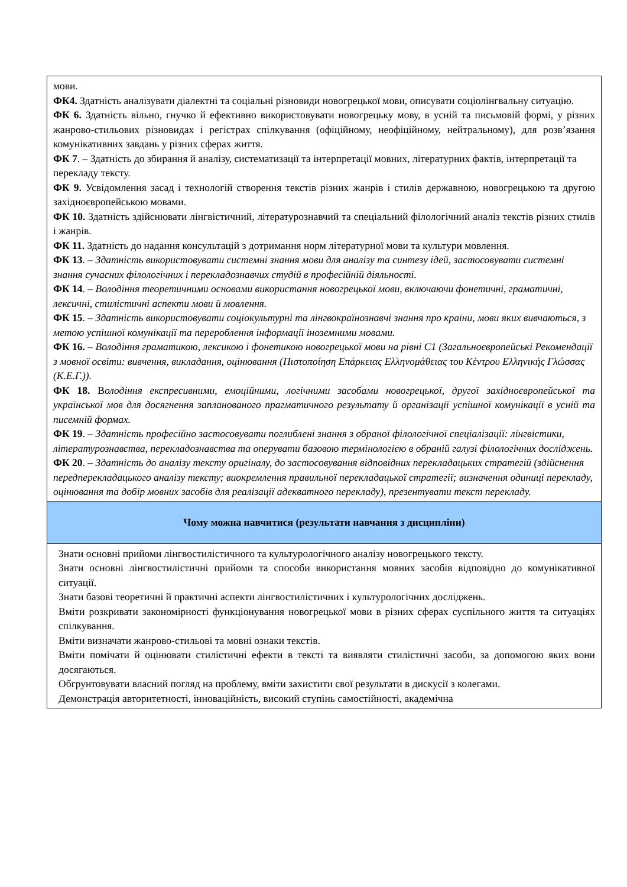| мови. ФК4. Здатність аналізувати діалектні та соціальні різновиди новогрецької мови, описувати соціолінгвальну ситуацію. ФК 6. Здатність вільно, гнучко й ефективно використовувати новогрецьку мову, в усній та письмовій формі, у різних жанрово-стильових різновидах і регістрах спілкування (офіційному, неофіційному, нейтральному), для розв’язання комунікативних завдань у різних сферах життя. ФК 7 . – Здатність до збирання й аналізу, систематизації та інтерпретації мовних, літературних фактів, інтерпретації та перекладу тексту. ФК 9. Усвідомлення засад і технологій створення текстів різних жанрів і стилів державною, новогрецькою та другою західноєвропейською мовами. ФК 10. Здатність здійснювати лінгвістичний, літературознавчий та спеціальний філологічний аналіз текстів різних стилів і жанрів. ФК 11. Здатність до надання консультацій з дотримання норм літературної мови та культури мовлення. ФК 13 . – Здатність використовувати системні знання мови для аналізу та синтезу ідей, застосовувати системні знання сучасних філологічних і перекладознавчих студій в професійній діяльності. ФК 14 . – Володіння теоретичними основами використання новогрецької мови, включаючи фонетичні, граматичні, лексичні, стилістичні аспекти мови й мовлення. ФК 15 . – Здатність використовувати соціокультурні та лінгвокраїнознавчі знання про країни, мови яких вивчаються, з метою успішної комунікації та перероблення інформації іноземними мовами. ФК 16. – Володіння граматикою, лексикою і фонетикою новогрецької мови на рівні С1 (Загальноєвропейські Рекомендації з мовної освіти: вивчення, викладання, оцінювання (Πιστοποίηση Επάρκειας Ελληνομάθειας του Κέντρου Ελληνικής Γλώσσας (Κ.Ε.Γ.)). ФК 18. В олодіння експресивними, емоційними, логічними засобами новогрецької, другої західноєвропейської та української мов для досягнення запланованого прагматичного результату й організації успішної комунікації в усній та писемній формах. ФК 19 . – Здатність професійно застосовувати поглиблені знання з обраної філологічної спеціалізації: лінгвістики, літературознавства, перекладознавства та оперувати базовою термінологією в обраній галузі філологічних досліджень. ФК 20 . – Здатність до аналізу тексту оригіналу, до застосовування відповідних перекладацьких стратегій (здійснення передперекладацького аналізу тексту; виокремлення правильної перекладацької стратегії; визначення одиниці перекладу, оцінювання та добір мовних засобів для реалізації адекватного перекладу), презентувати текст перекладу. |
| Чому можна навчитися (результати навчання з дисципліни) |
| Знати основні прийоми лінгвостилістичного та культурологічного аналізу новогрецького тексту. Знати основні лінгвостилістичні прийоми та способи використання мовних засобів відповідно до комунікативної ситуації. Знати базові теоретичні й практичні аспекти лінгвостилістичних і культурологічних досліджень. Вміти розкривати закономірності функціонування новогрецької мови в різних сферах суспільного життя та ситуаціях спілкування. Вміти визначати жанрово-стильові та мовні ознаки текстів. Вміти помічати й оцінювати стилістичні ефекти в тексті та виявляти стилістичні засоби, за допомогою яких вони досягаються. Обгрунтовувати власний погляд на проблему, вміти захистити свої результати в дискусії з колегами. Демонстрація авторитетності, інноваційність, високий ступінь самостійності, академічна |